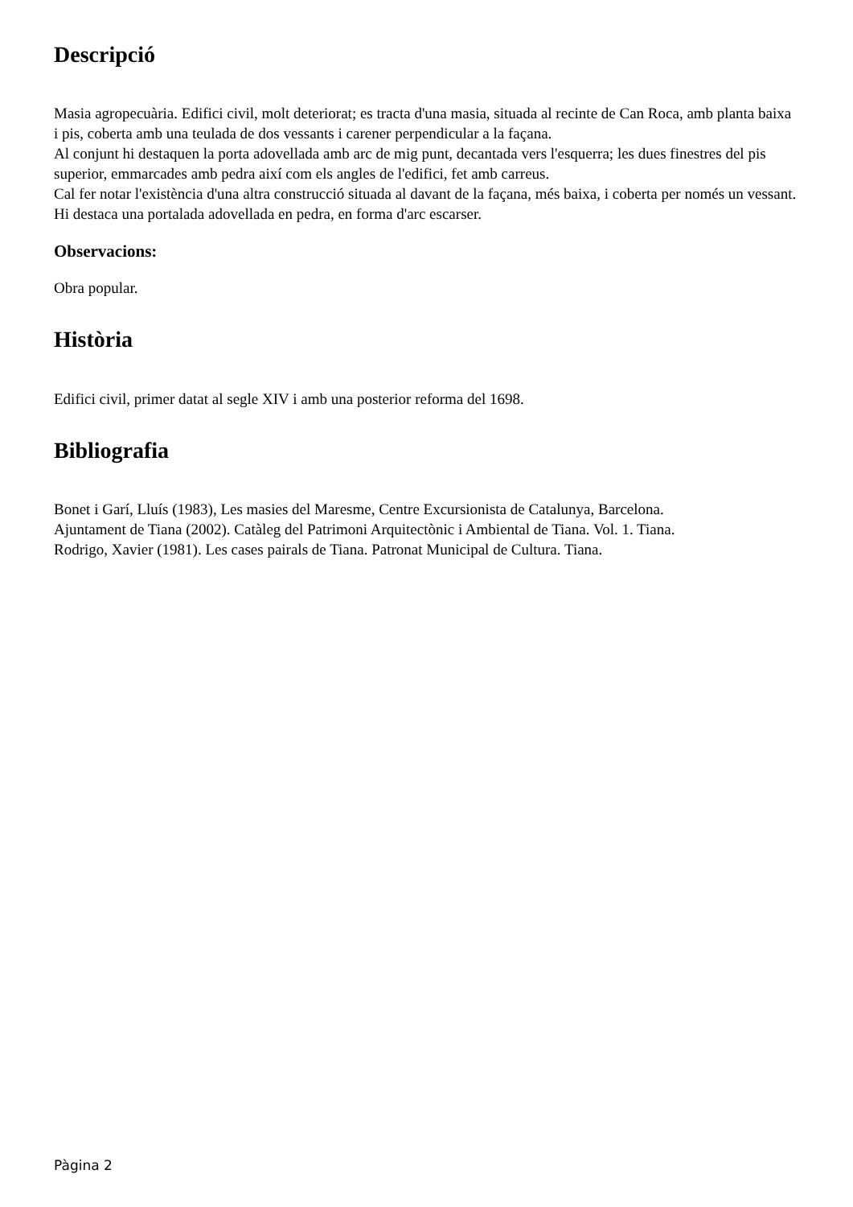Descripció
Masia agropecuària. Edifici civil, molt deteriorat; es tracta d'una masia, situada al recinte de Can Roca, amb planta baixa i pis, coberta amb una teulada de dos vessants i carener perpendicular a la façana.
Al conjunt hi destaquen la porta adovellada amb arc de mig punt, decantada vers l'esquerra; les dues finestres del pis superior, emmarcades amb pedra així com els angles de l'edifici, fet amb carreus.
Cal fer notar l'existència d'una altra construcció situada al davant de la façana, més baixa, i coberta per només un vessant. Hi destaca una portalada adovellada en pedra, en forma d'arc escarser.
Observacions:
Obra popular.
Història
Edifici civil, primer datat al segle XIV i amb una posterior reforma del 1698.
Bibliografia
Bonet i Garí, Lluís (1983), Les masies del Maresme, Centre Excursionista de Catalunya, Barcelona.
Ajuntament de Tiana (2002). Catàleg del Patrimoni Arquitectònic i Ambiental de Tiana. Vol. 1. Tiana.
Rodrigo, Xavier (1981). Les cases pairals de Tiana. Patronat Municipal de Cultura. Tiana.
Pàgina 2